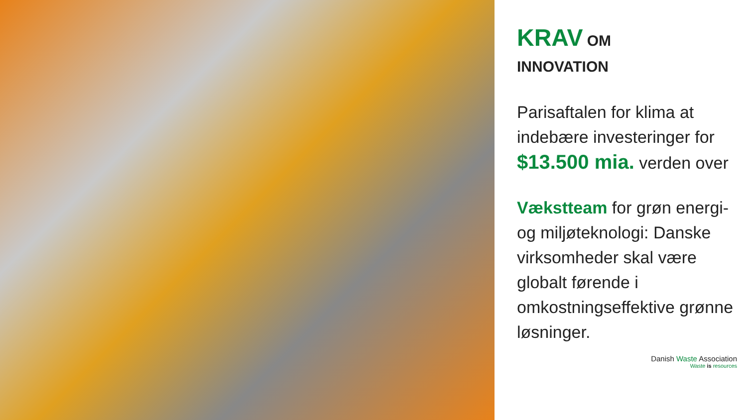KRAV OM
INNOVATION
Parisaftalen for klima at indebære investeringer for $13.500 mia. verden over
Vækstteam for grøn energi- og miljøteknologi: Danske virksomheder skal være globalt førende i omkostningseffektive grønne løsninger.
Danish Waste Association
Waste is resources